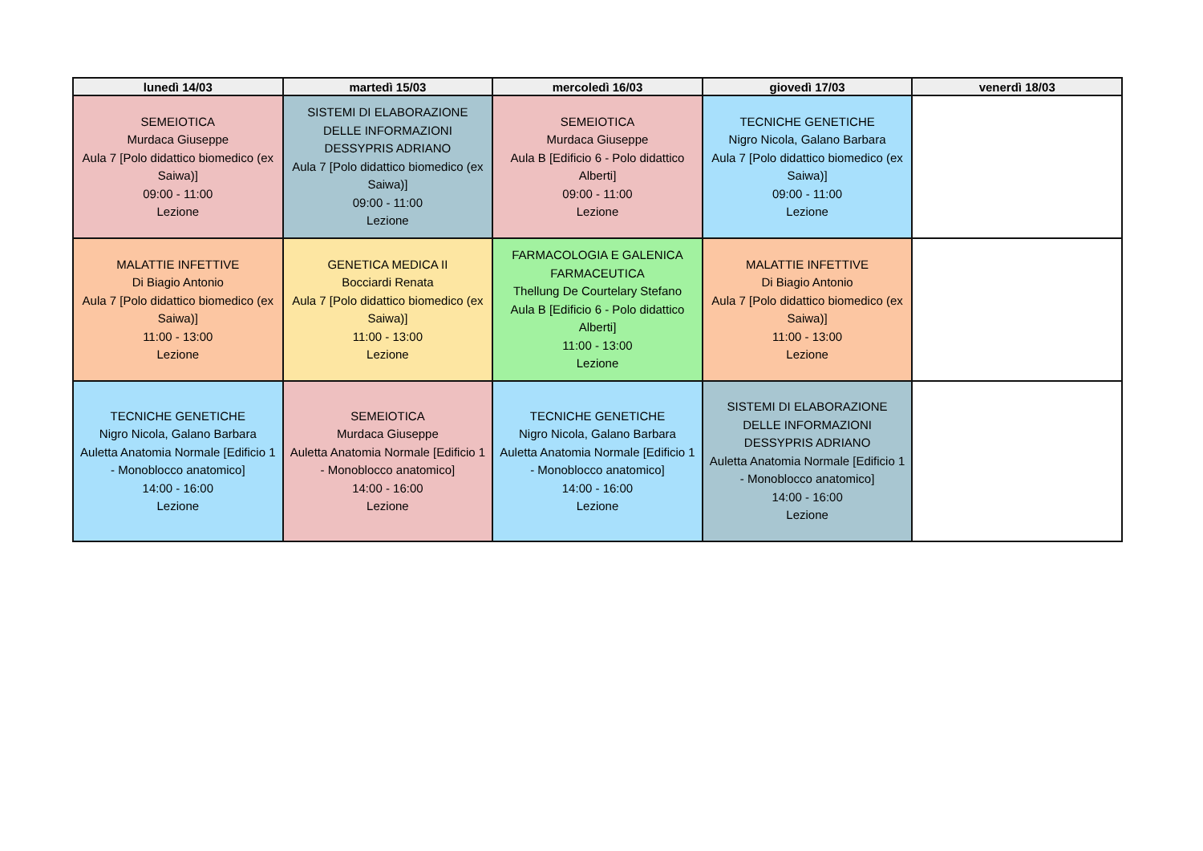| lunedì 14/03 | martedì 15/03 | mercoledì 16/03 | giovedì 17/03 | venerdì 18/03 |
| --- | --- | --- | --- | --- |
| SEMEIOTICA Murdaca Giuseppe Aula 7 [Polo didattico biomedico (ex Saiwa)] 09:00 - 11:00 Lezione | SISTEMI DI ELABORAZIONE DELLE INFORMAZIONI DESSYPRIS ADRIANO Aula 7 [Polo didattico biomedico (ex Saiwa)] 09:00 - 11:00 Lezione | SEMEIOTICA Murdaca Giuseppe Aula B [Edificio 6 - Polo didattico Alberti] 09:00 - 11:00 Lezione | TECNICHE GENETICHE Nigro Nicola, Galano Barbara Aula 7 [Polo didattico biomedico (ex Saiwa)] 09:00 - 11:00 Lezione | |
| MALATTIE INFETTIVE Di Biagio Antonio Aula 7 [Polo didattico biomedico (ex Saiwa)] 11:00 - 13:00 Lezione | GENETICA MEDICA II Bocciardi Renata Aula 7 [Polo didattico biomedico (ex Saiwa)] 11:00 - 13:00 Lezione | FARMACOLOGIA E GALENICA FARMACEUTICA Thellung De Courtelary Stefano Aula B [Edificio 6 - Polo didattico Alberti] 11:00 - 13:00 Lezione | MALATTIE INFETTIVE Di Biagio Antonio Aula 7 [Polo didattico biomedico (ex Saiwa)] 11:00 - 13:00 Lezione | |
| TECNICHE GENETICHE Nigro Nicola, Galano Barbara Auletta Anatomia Normale [Edificio 1 - Monoblocco anatomico] 14:00 - 16:00 Lezione | SEMEIOTICA Murdaca Giuseppe Auletta Anatomia Normale [Edificio 1 - Monoblocco anatomico] 14:00 - 16:00 Lezione | TECNICHE GENETICHE Nigro Nicola, Galano Barbara Auletta Anatomia Normale [Edificio 1 - Monoblocco anatomico] 14:00 - 16:00 Lezione | SISTEMI DI ELABORAZIONE DELLE INFORMAZIONI DESSYPRIS ADRIANO Auletta Anatomia Normale [Edificio 1 - Monoblocco anatomico] 14:00 - 16:00 Lezione | |